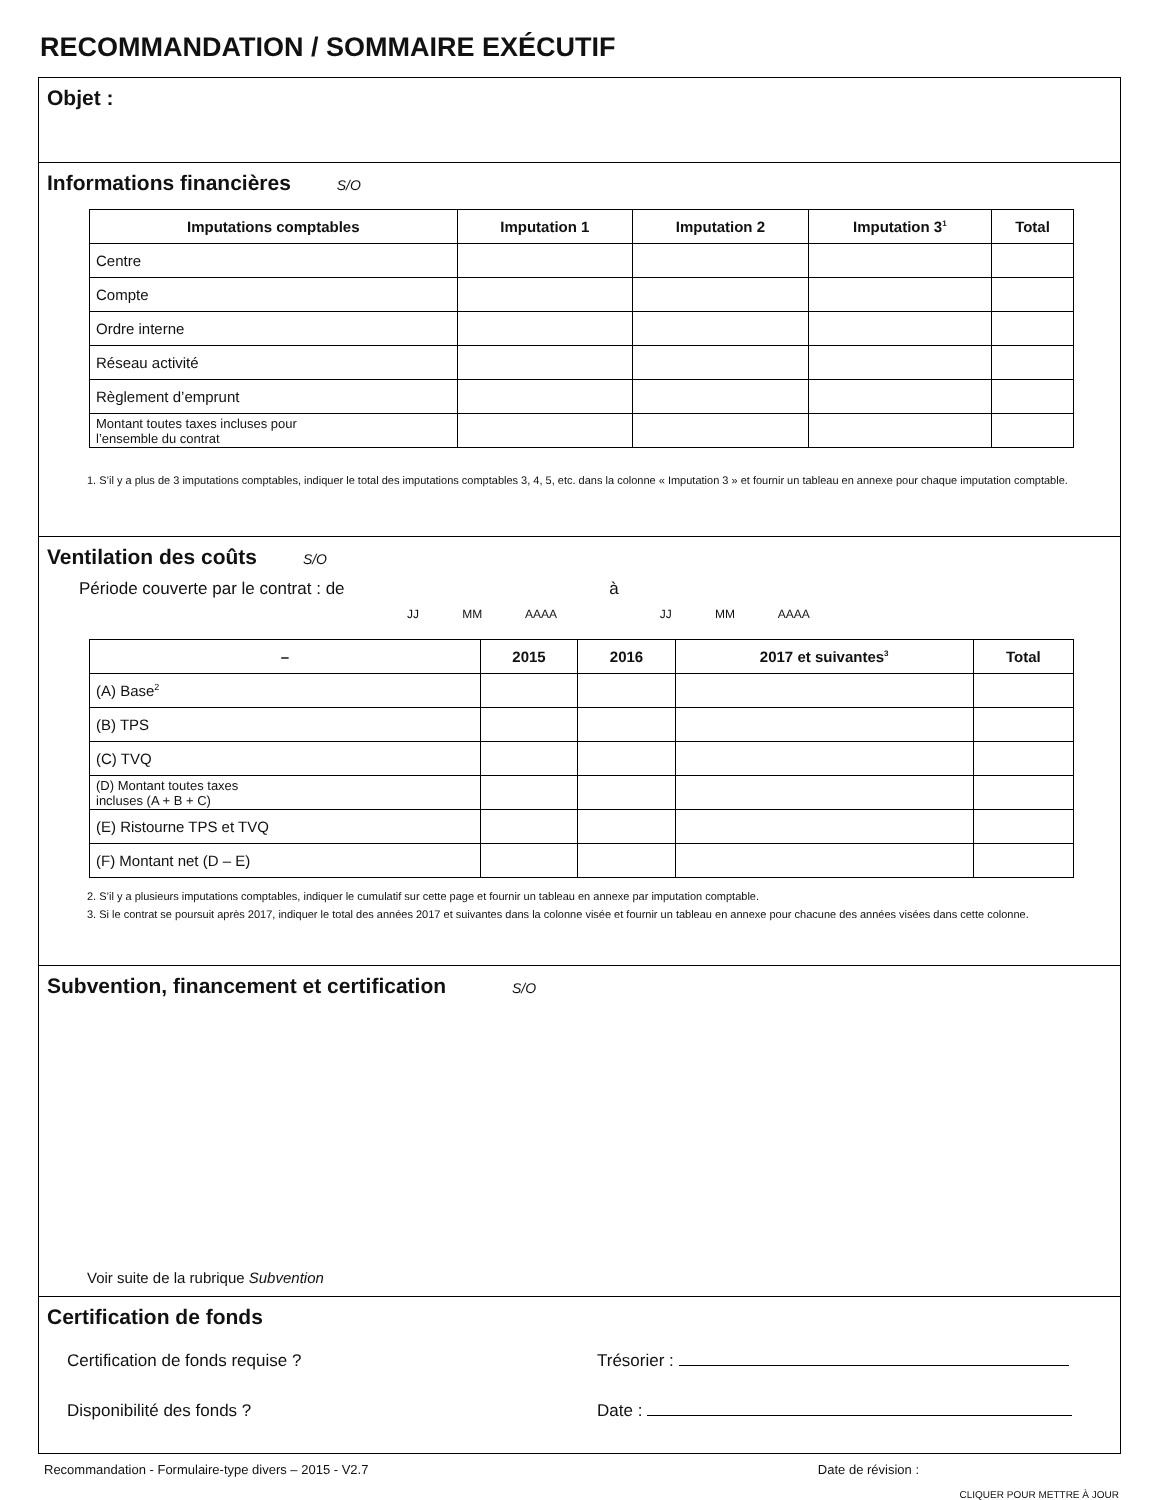RECOMMANDATION / SOMMAIRE EXÉCUTIF
Objet :
Informations financières S/O
| Imputations comptables | Imputation 1 | Imputation 2 | Imputation 3<sup>1</sup> | Total |
| --- | --- | --- | --- | --- |
| Centre | | | | |
| Compte | | | | |
| Ordre interne | | | | |
| Réseau activité | | | | |
| Règlement d’emprunt | | | | |
| Montant toutes taxes incluses pour l’ensemble du contrat | | | | |
1. S’il y a plus de 3 imputations comptables, indiquer le total des imputations comptables 3, 4, 5, etc. dans la colonne « Imputation 3 » et fournir un tableau en annexe pour chaque imputation comptable.
Ventilation des coûts S/O
Période couverte par le contrat : de à
JJ MM AAAA JJ MM AAAA
| – | 2015 | 2016 | 2017 et suivantes<sup>3</sup> | Total |
| --- | --- | --- | --- | --- |
| (A) Base<sup>2</sup> | | | | |
| (B) TPS | | | | |
| (C) TVQ | | | | |
| (D) Montant toutes taxes incluses (A + B + C) | | | | |
| (E) Ristourne TPS et TVQ | | | | |
| (F) Montant net (D – E) | | | | |
2. S’il y a plusieurs imputations comptables, indiquer le cumulatif sur cette page et fournir un tableau en annexe par imputation comptable.
3. Si le contrat se poursuit après 2017, indiquer le total des années 2017 et suivantes dans la colonne visée et fournir un tableau en annexe pour chacune des années visées dans cette colonne.
Subvention, financement et certification S/O
Voir suite de la rubrique Subvention
Certification de fonds
Certification de fonds requise ? Trésorier :
Disponibilité des fonds ? Date :
Recommandation - Formulaire-type divers – 2015 - V2.7 Date de révision :
CLIQUER POUR METTRE À JOUR